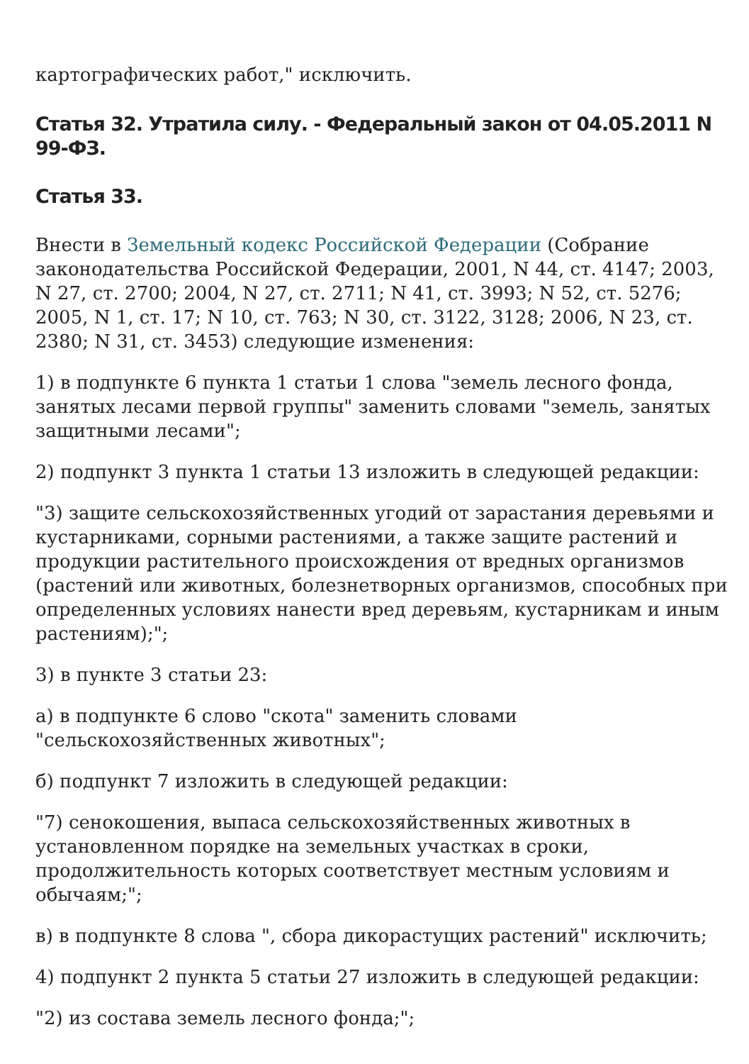картографических работ," исключить.
Статья 32. Утратила силу. - Федеральный закон от 04.05.2011 N 99-ФЗ.
Статья 33.
Внести в Земельный кодекс Российской Федерации (Собрание законодательства Российской Федерации, 2001, N 44, ст. 4147; 2003, N 27, ст. 2700; 2004, N 27, ст. 2711; N 41, ст. 3993; N 52, ст. 5276; 2005, N 1, ст. 17; N 10, ст. 763; N 30, ст. 3122, 3128; 2006, N 23, ст. 2380; N 31, ст. 3453) следующие изменения:
1) в подпункте 6 пункта 1 статьи 1 слова "земель лесного фонда, занятых лесами первой группы" заменить словами "земель, занятых защитными лесами";
2) подпункт 3 пункта 1 статьи 13 изложить в следующей редакции:
"3) защите сельскохозяйственных угодий от зарастания деревьями и кустарниками, сорными растениями, а также защите растений и продукции растительного происхождения от вредных организмов (растений или животных, болезнетворных организмов, способных при определенных условиях нанести вред деревьям, кустарникам и иным растениям);";
3) в пункте 3 статьи 23:
а) в подпункте 6 слово "скота" заменить словами "сельскохозяйственных животных";
б) подпункт 7 изложить в следующей редакции:
"7) сенокошения, выпаса сельскохозяйственных животных в установленном порядке на земельных участках в сроки, продолжительность которых соответствует местным условиям и обычаям;";
в) в подпункте 8 слова ", сбора дикорастущих растений" исключить;
4) подпункт 2 пункта 5 статьи 27 изложить в следующей редакции:
"2) из состава земель лесного фонда;";